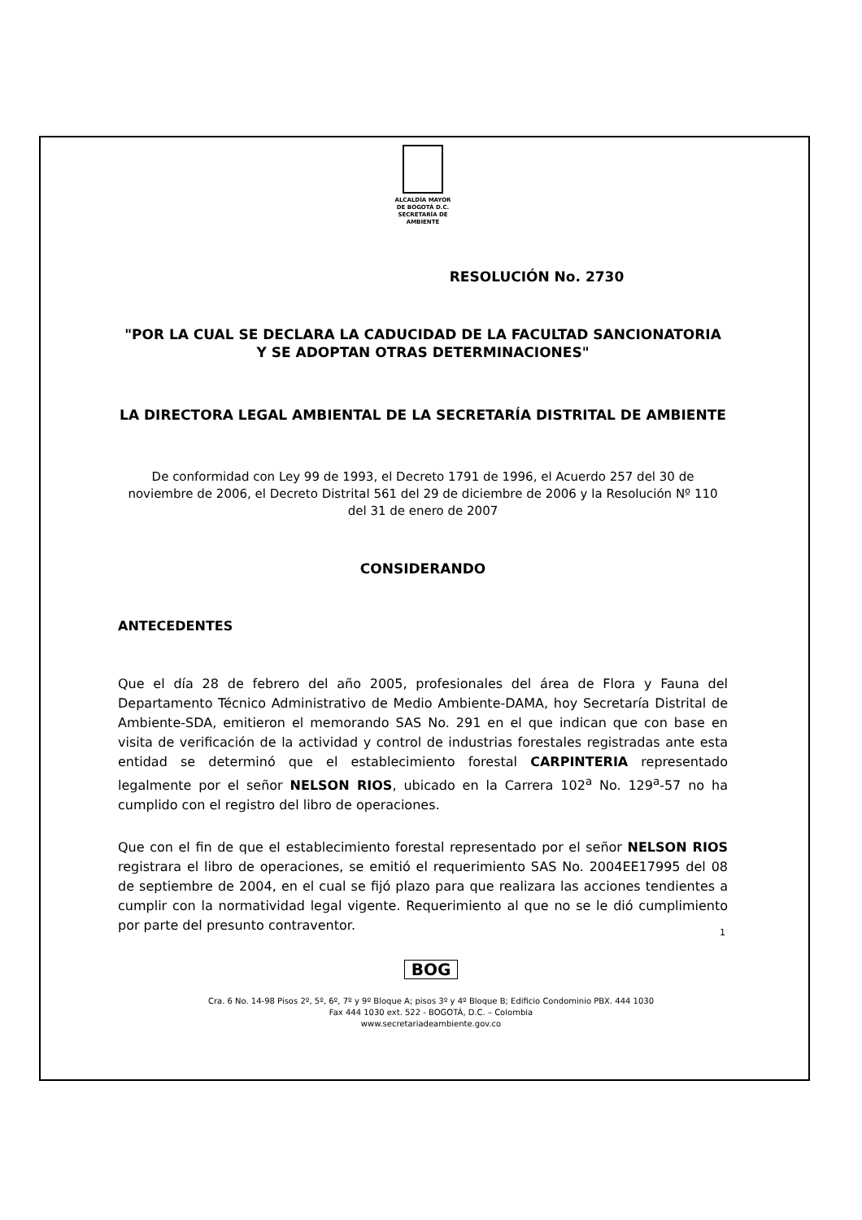ALCALDÍA MAYOR
DE BOGOTÁ D.C.
SECRETARÍA DE AMBIENTE
RESOLUCIÓN No. 2730
"POR LA CUAL SE DECLARA LA CADUCIDAD DE LA FACULTAD SANCIONATORIA Y SE ADOPTAN OTRAS DETERMINACIONES"
LA DIRECTORA LEGAL AMBIENTAL DE LA SECRETARÍA DISTRITAL DE AMBIENTE
De conformidad con Ley 99 de 1993, el Decreto 1791 de 1996, el Acuerdo 257 del 30 de noviembre de 2006, el Decreto Distrital 561 del 29 de diciembre de 2006 y la Resolución Nº 110 del 31 de enero de 2007
CONSIDERANDO
ANTECEDENTES
Que el día 28 de febrero del año 2005, profesionales del área de Flora y Fauna del Departamento Técnico Administrativo de Medio Ambiente-DAMA, hoy Secretaría Distrital de Ambiente-SDA, emitieron el memorando SAS No. 291 en el que indican que con base en visita de verificación de la actividad y control de industrias forestales registradas ante esta entidad se determinó que el establecimiento forestal CARPINTERIA representado legalmente por el señor NELSON RIOS, ubicado en la Carrera 102<sup>a</sup> No. 129<sup>a</sup>-57 no ha cumplido con el registro del libro de operaciones.
Que con el fin de que el establecimiento forestal representado por el señor NELSON RIOS registrara el libro de operaciones, se emitió el requerimiento SAS No. 2004EE17995 del 08 de septiembre de 2004, en el cual se fijó plazo para que realizara las acciones tendientes a cumplir con la normatividad legal vigente. Requerimiento al que no se le dió cumplimiento por parte del presunto contraventor.
1
BOG
Cra. 6 No. 14-98 Pisos 2º, 5º, 6º, 7º y 9º Bloque A; pisos 3º y 4º Bloque B; Edificio Condominio PBX. 444 1030
Fax 444 1030 ext. 522 - BOGOTÁ, D.C. – Colombia
www.secretariadeambiente.gov.co